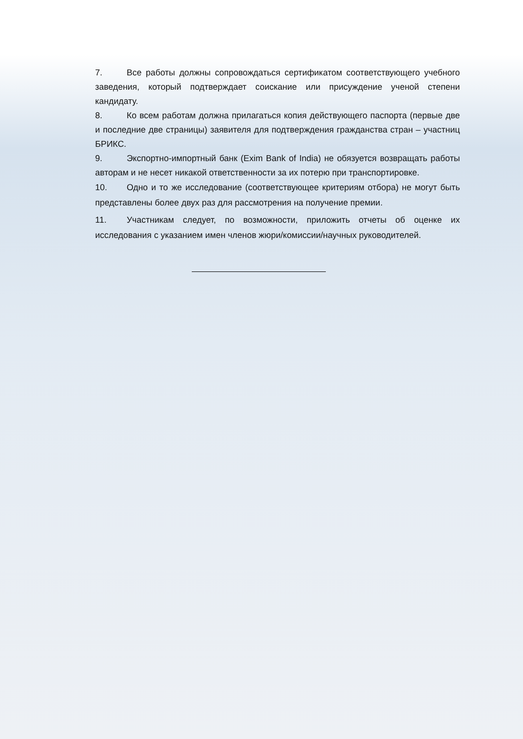7. Все работы должны сопровождаться сертификатом соответствующего учебного заведения, который подтверждает соискание или присуждение ученой степени кандидату.
8. Ко всем работам должна прилагаться копия действующего паспорта (первые две и последние две страницы) заявителя для подтверждения гражданства стран – участниц БРИКС.
9. Экспортно-импортный банк (Exim Bank of India) не обязуется возвращать работы авторам и не несет никакой ответственности за их потерю при транспортировке.
10. Одно и то же исследование (соответствующее критериям отбора) не могут быть представлены более двух раз для рассмотрения на получение премии.
11. Участникам следует, по возможности, приложить отчеты об оценке их исследования с указанием имен членов жюри/комиссии/научных руководителей.